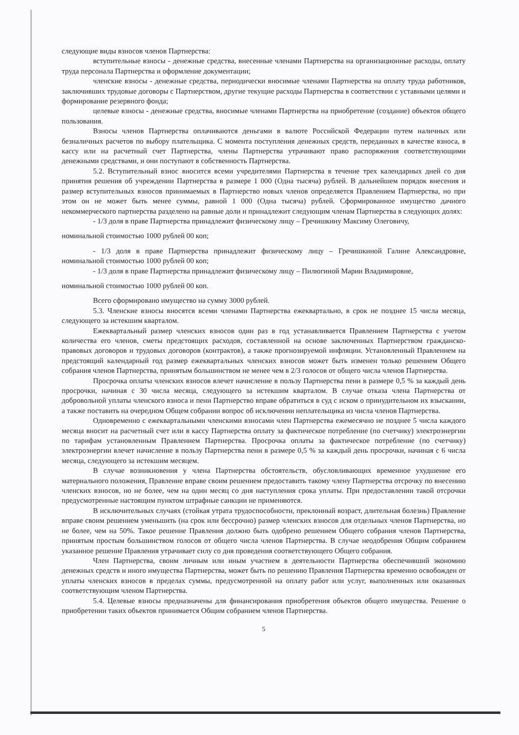следующие виды взносов членов Партнерства:
вступительные взносы - денежные средства, внесенные членами Партнерства на организационные расходы, оплату труда персонала Партнерства и оформление документации;
членские взносы - денежные средства, периодически вносимые членами Партнерства на оплату труда работников, заключивших трудовые договоры с Партнерством, другие текущие расходы Партнерства в соответствии с уставными целями и формирование резервного фонда;
целевые взносы - денежные средства, вносимые членами Партнерства на приобретение (создание) объектов общего пользования.
Взносы членов Партнерства оплачиваются деньгами в валюте Российской Федерации путем наличных или безналичных расчетов по выбору плательщика. С момента поступления денежных средств, переданных в качестве взноса, в кассу или на расчетный счет Партнерства, члены Партнерства утрачивают право распоряжения соответствующими денежными средствами, и они поступают в собственность Партнерства.
5.2. Вступительный взнос вносится всеми учредителями Партнерства в течение трех календарных дней со дня принятия решения об учреждении Партнерства в размере 1 000 (Одна тысяча) рублей. В дальнейшем порядок внесения и размер вступительных взносов принимаемых в Партнерство новых членов определяется Правлением Партнерства, но при этом он не может быть менее суммы, равной 1 000 (Одна тысяча) рублей. Сформированное имущество дачного некоммерческого партнерства разделено на равные доли и принадлежит следующим членам Партнерства в следующих долях:
- 1/3 доля в праве Партнерства принадлежит физическому лицу – Гречишкину Максиму Олеговичу,
номинальной стоимостью 1000 рублей 00 коп;
- 1/3 доля в праве Партнерства принадлежит физическому лицу – Гречишкиной Галине Александровне, номинальной стоимостью 1000 рублей 00 коп;
- 1/3 доля в праве Партнерства принадлежит физическому лицу – Пилюгиной Марии Владимировне,
номинальной стоимостью 1000 рублей 00 коп.
Всего сформировано имущество на сумму 3000 рублей.
5.3. Членские взносы вносятся всеми членами Партнерства ежеквартально, в срок не позднее 15 числа месяца, следующего за истекшим кварталом.
Ежеквартальный размер членских взносов один раз в год устанавливается Правлением Партнерства с учетом количества его членов, сметы предстоящих расходов, составленной на основе заключенных Партнерством гражданско-правовых договоров и трудовых договоров (контрактов), а также прогнозируемой инфляции. Установленный Правлением на предстоящий календарный год размер ежеквартальных членских взносов может быть изменен только решением Общего собрания членов Партнерства, принятым большинством не менее чем в 2/3 голосов от общего числа членов Партнерства.
Просрочка оплаты членских взносов влечет начисление в пользу Партнерства пени в размере 0,5 % за каждый день просрочки, начиная с 30 числа месяца, следующего за истекшим кварталом. В случае отказа члена Партнерства от добровольной уплаты членского взноса и пени Партнерство вправе обратиться в суд с иском о принудительном их взыскании, а также поставить на очередном Общем собрании вопрос об исключении неплательщика из числа членов Партнерства.
Одновременно с ежеквартальными членскими взносами член Партнерства ежемесячно не позднее 5 числа каждого месяца вносит на расчетный счет или в кассу Партнерства оплату за фактическое потребление (по счетчику) электроэнергии по тарифам установленным Правлением Партнерства. Просрочка оплаты за фактическое потребление (по счетчику) электроэнергии влечет начисление в пользу Партнерства пени в размере 0,5 % за каждый день просрочки, начиная с 6 числа месяца, следующего за истекшим месяцем.
В случае возникновения у члена Партнерства обстоятельств, обусловливающих временное ухудшение его материального положения, Правление вправе своим решением предоставить такому члену Партнерства отсрочку по внесению членских взносов, но не более, чем на один месяц со дня наступления срока уплаты. При предоставлении такой отсрочки предусмотренные настоящим пунктом штрафные санкции не применяются.
В исключительных случаях (стойкая утрата трудоспособности, преклонный возраст, длительная болезнь) Правление вправе своим решением уменьшить (на срок или бессрочно) размер членских взносов для отдельных членов Партнерства, но не более, чем на 50%. Такое решение Правления должно быть одобрено решением Общего собрания членов Партнерства, принятым простым большинством голосов от общего числа членов Партнерства. В случае неодобрения Общим собранием указанное решение Правления утрачивает силу со дня проведения соответствующего Общего собрания.
Член Партнерства, своим личным или иным участием в деятельности Партнерства обеспечивший экономию денежных средств и иного имущества Партнерства, может быть по решению Правления Партнерства временно освобожден от уплаты членских взносов в пределах суммы, предусмотренной на оплату работ или услуг, выполненных или оказанных соответствующим членом Партнерства.
5.4. Целевые взносы предназначены для финансирования приобретения объектов общего имущества. Решение о приобретении таких объектов принимается Общим собранием членов Партнерства.
5